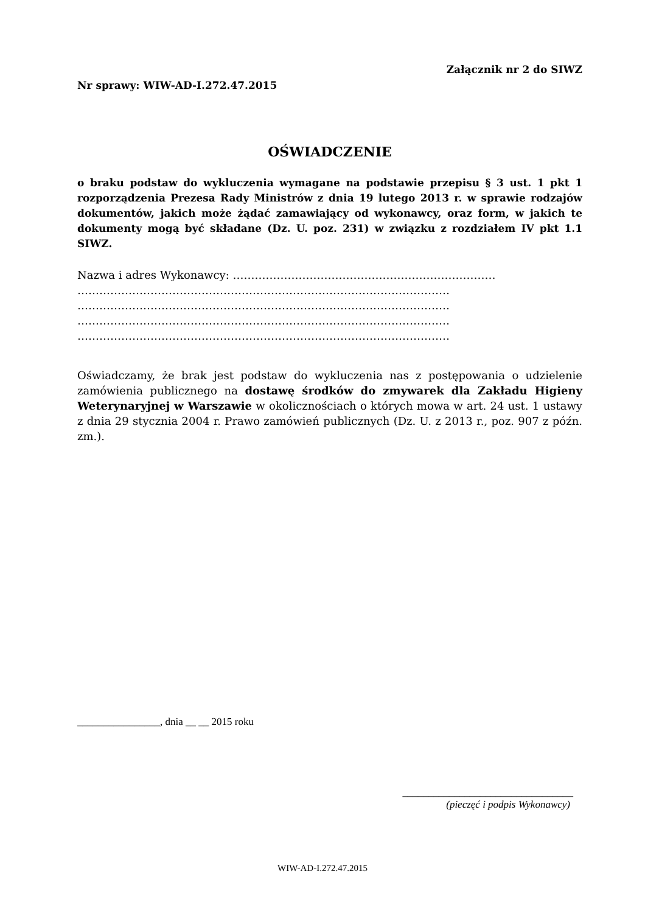Załącznik nr 2 do SIWZ
Nr sprawy: WIW-AD-I.272.47.2015
OŚWIADCZENIE
o braku podstaw do wykluczenia wymagane na podstawie przepisu § 3 ust. 1 pkt 1 rozporządzenia Prezesa Rady Ministrów z dnia 19 lutego 2013 r. w sprawie rodzajów dokumentów, jakich może żądać zamawiający od wykonawcy, oraz form, w jakich te dokumenty mogą być składane (Dz. U. poz. 231) w związku z rozdziałem IV pkt 1.1 SIWZ.
Nazwa i adres Wykonawcy: ………………………………………………………………
…………………………………………………………………………………………
…………………………………………………………………………………………
…………………………………………………………………………………………
…………………………………………………………………………………………
Oświadczamy, że brak jest podstaw do wykluczenia nas z postępowania o udzielenie zamówienia publicznego na dostawę środków do zmywarek dla Zakładu Higieny Weterynaryjnej w Warszawie w okolicznościach o których mowa w art. 24 ust. 1 ustawy z dnia 29 stycznia 2004 r. Prawo zamówień publicznych (Dz. U. z 2013 r., poz. 907 z późn. zm.).
________________, dnia __ __ 2015 roku
_________________________________
(pieczęć i podpis Wykonawcy)
WIW-AD-I.272.47.2015